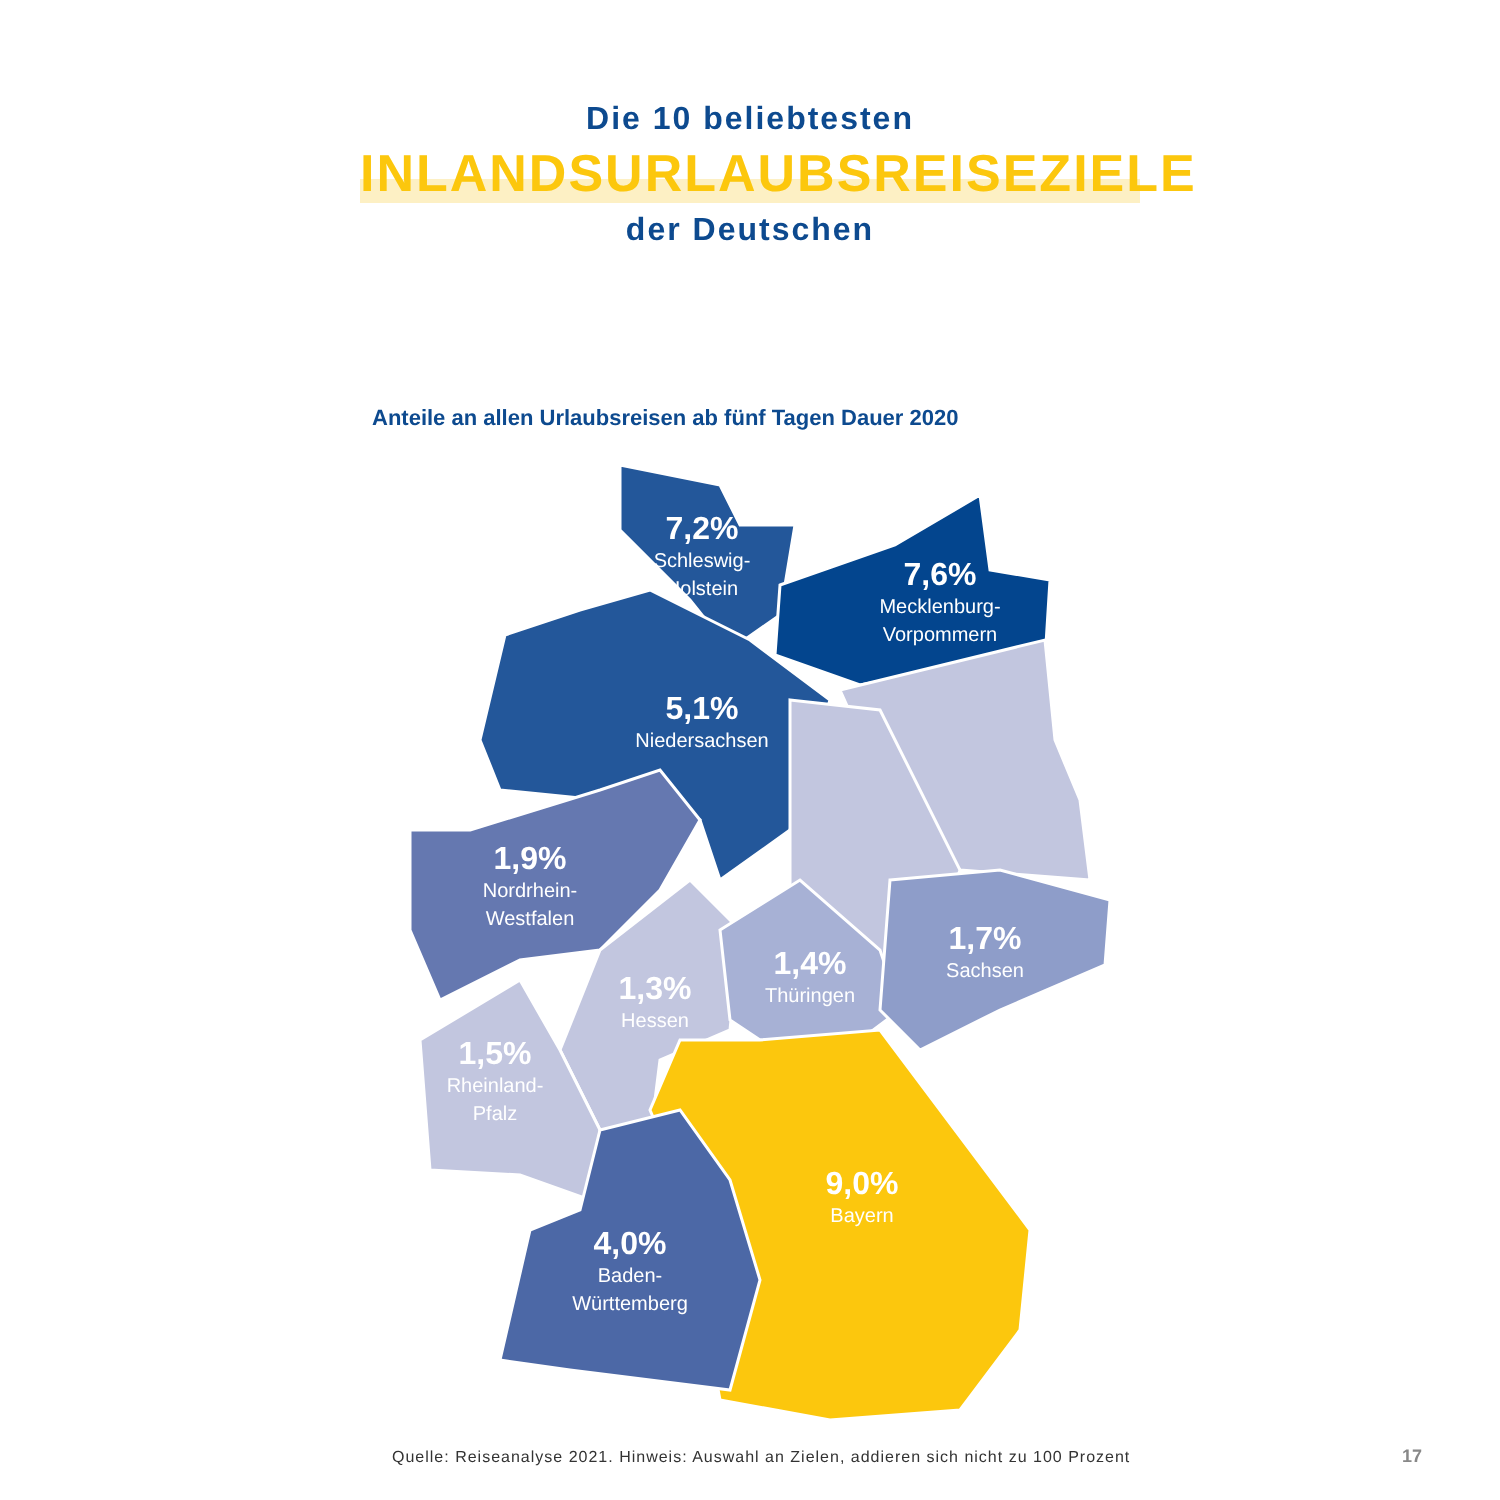Die 10 beliebtesten
INLANDSURLAUBSREISEZIELE
der Deutschen
Anteile an allen Urlaubsreisen ab fünf Tagen Dauer 2020
7,2%
Schleswig-
Holstein
7,6%
Mecklenburg-
Vorpommern
5,1%
Niedersachsen
1,9%
Nordrhein-
Westfalen
1,7%
Sachsen
1,4%
Thüringen
1,3%
Hessen
1,5%
Rheinland-
Pfalz
9,0%
Bayern
4,0%
Baden-
Württemberg
Quelle: Reiseanalyse 2021. Hinweis: Auswahl an Zielen, addieren sich nicht zu 100 Prozent
17